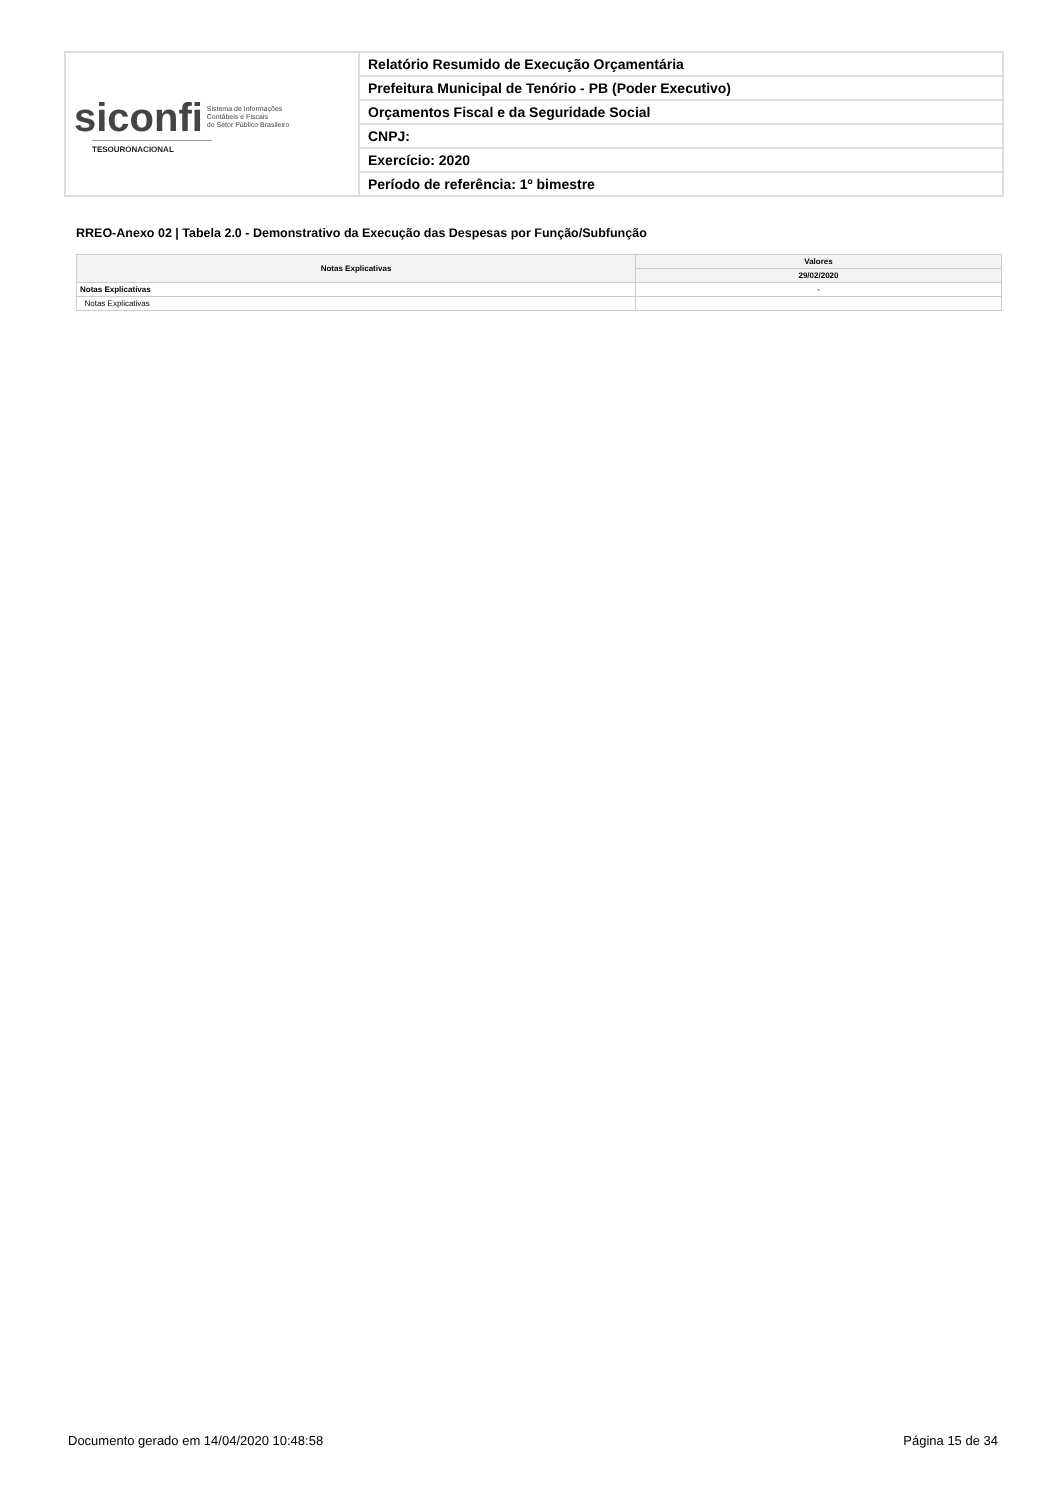| siconfi Sistema de Informações Contábeis e Fiscais do Setor Público Brasileiro TESOURONACIONAL | Relatório Resumido de Execução Orçamentária |
| | Prefeitura Municipal de Tenório - PB (Poder Executivo) |
| | Orçamentos Fiscal e da Seguridade Social |
| | CNPJ: |
| | Exercício: 2020 |
| | Período de referência: 1º bimestre |
RREO-Anexo 02 | Tabela 2.0 - Demonstrativo da Execução das Despesas por Função/Subfunção
| Notas Explicativas | Valores |
| --- | --- |
| | 29/02/2020 |
| Notas Explicativas | - |
| Notas Explicativas | |
Documento gerado em 14/04/2020 10:48:58 Página 15 de 34